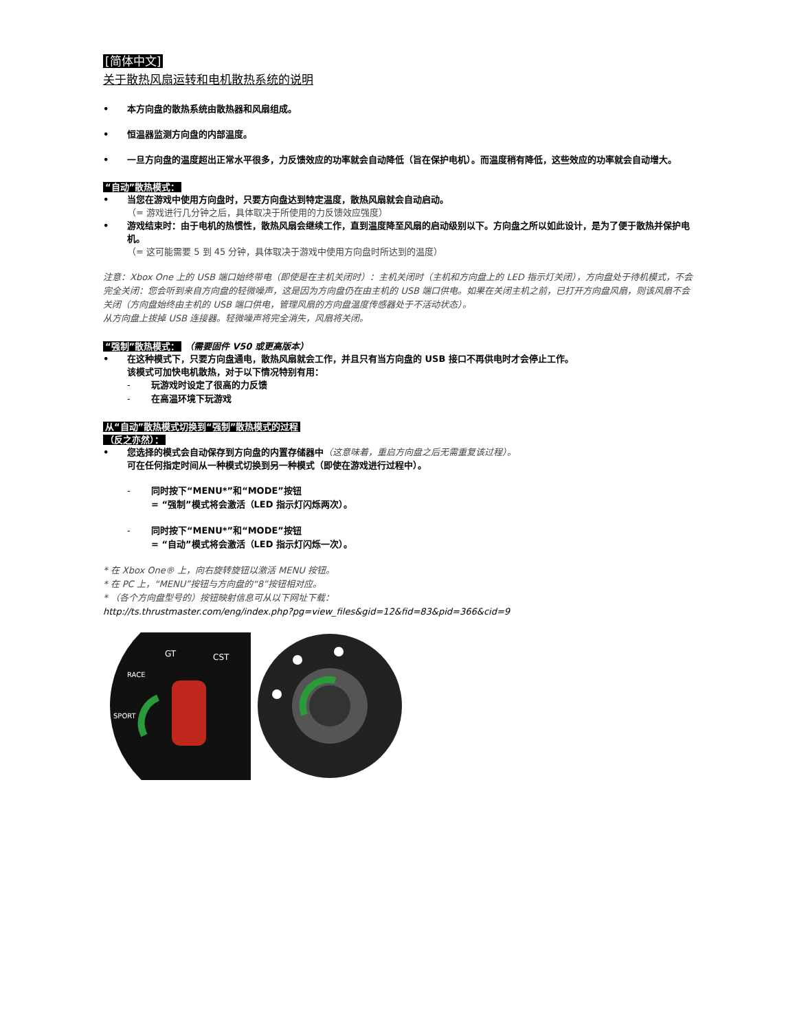[简体中文]
关于散热风扇运转和电机散热系统的说明
• 本方向盘的散热系统由散热器和风扇组成。
• 恒温器监测方向盘的内部温度。
• 一旦方向盘的温度超出正常水平很多，力反馈效应的功率就会自动降低（旨在保护电机）。而温度稍有降低，这些效应的功率就会自动增大。
“自动”散热模式：
• 当您在游戏中使用方向盘时，只要方向盘达到特定温度，散热风扇就会自动启动。
（= 游戏进行几分钟之后，具体取决于所使用的力反馈效应强度）
• 游戏结束时：由于电机的热惯性，散热风扇会继续工作，直到温度降至风扇的启动级别以下。方向盘之所以如此设计，是为了便于散热并保护电机。
（= 这可能需要 5 到 45 分钟，具体取决于游戏中使用方向盘时所达到的温度）
注意：Xbox One 上的 USB 端口始终带电（即使是在主机关闭时）：主机关闭时（主机和方向盘上的 LED 指示灯关闭），方向盘处于待机模式，不会完全关闭：您会听到来自方向盘的轻微噪声，这是因为方向盘仍在由主机的 USB 端口供电。如果在关闭主机之前，已打开方向盘风扇，则该风扇不会关闭（方向盘始终由主机的 USB 端口供电，管理风扇的方向盘温度传感器处于不活动状态）。
从方向盘上拔掉 USB 连接器。轻微噪声将完全消失，风扇将关闭。
“强制”散热模式： （需要固件 V50 或更高版本）
• 在这种模式下，只要方向盘通电，散热风扇就会工作，并且只有当方向盘的 USB 接口不再供电时才会停止工作。
该模式可加快电机散热，对于以下情况特别有用：
- 玩游戏时设定了很高的力反馈
- 在高温环境下玩游戏
从“自动”散热模式切换到“强制”散热模式的过程
（反之亦然）：
• 您选择的模式会自动保存到方向盘的内置存储器中（这意味着，重启方向盘之后无需重复该过程）。
可在任何指定时间从一种模式切换到另一种模式（即使在游戏进行过程中）。
- 同时按下“MENU*”和“MODE”按钮
= “强制”模式将会激活（LED 指示灯闪烁两次）。
- 同时按下“MENU*”和“MODE”按钮
= “自动”模式将会激活（LED 指示灯闪烁一次）。
* 在 Xbox One® 上，向右旋转旋钮以激活 MENU 按钮。
* 在 PC 上，“MENU”按钮与方向盘的“8”按钮相对应。
* （各个方向盘型号的）按钮映射信息可从以下网址下载：
http://ts.thrustmaster.com/eng/index.php?pg=view_files&gid=12&fid=83&pid=366&cid=9
GT
CST
RACE
SPORT